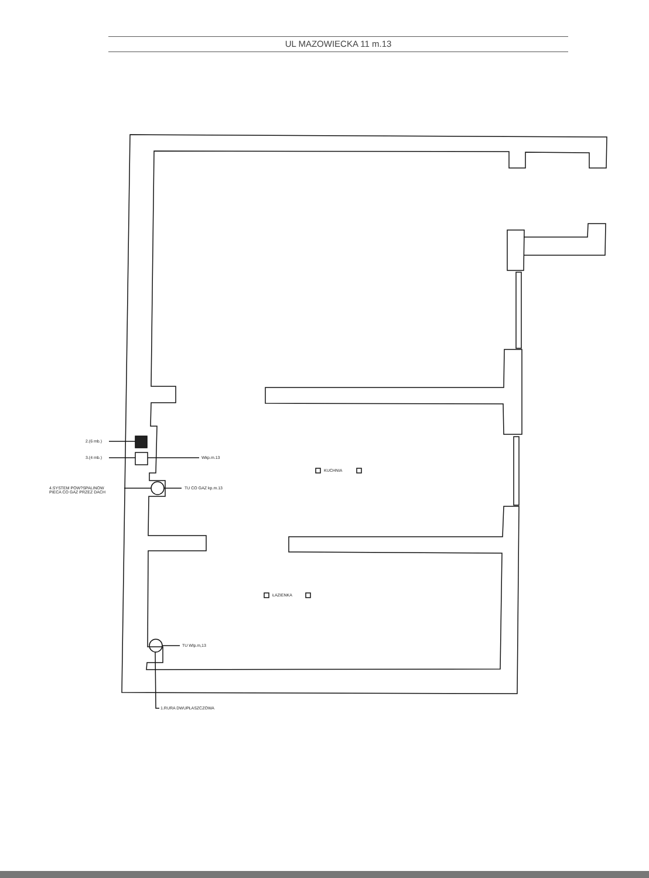UL MAZOWIECKA 11 m.13
2.(6 mb.)
3.(4 mb.) Wkp.m.13
4.SYSTEM POW?SPALINOW
PIECA CO GAZ PRZEZ DACH
TU CO GAZ kp.m.13
KUCHNIA
ŁAZIENKA
TU Wlp.m,13
1.RURA DWUPŁASZCZOWA